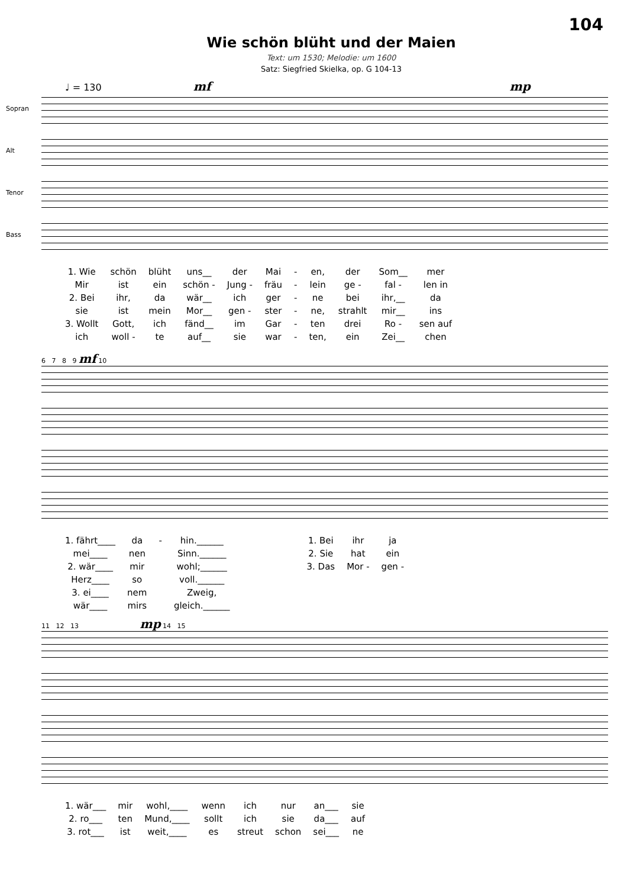104
Wie schön blüht und der Maien
Text: um 1530; Melodie: um 1600
Satz: Siegfried Skielka, op. G 104-13
♩ = 130 mf mp
Sopran
Alt
Tenor
Bass
| 1. Wie | schön | blüht | uns__ | der | Mai | - | en, | der | Som__ | mer |
| Mir | ist | ein | schön - | Jung - | fräu | - | lein | ge - | fal - | len in |
| 2. Bei | ihr, | da | wär__ | ich | ger | - | ne | bei | ihr,__ | da |
| sie | ist | mein | Mor__ | gen - | ster | - | ne, | strahlt | mir__ | ins |
| 3. Wollt | Gott, | ich | fänd__ | im | Gar | - | ten | drei | Ro - | sen auf |
| ich | woll - | te | auf__ | sie | war | - | ten, | ein | Zei__ | chen |
6 7 8 9 mf 10
| 1. fährt____ | da | - | hin.______ | 1. Bei | ihr | ja |
| mei____ | nen | | Sinn.______ | 2. Sie | hat | ein |
| 2. wär____ | mir | | wohl;______ | 3. Das | Mor - | gen - |
| Herz____ | so | | voll.______ | | | |
| 3. ei____ | nem | | Zweig, | | | |
| wär____ | mirs | | gleich.______ | | | |
11 12 13 mp 14 15
| 1. wär___ | mir | wohl,____ | wenn | ich | nur | an___ | sie |
| 2. ro___ | ten | Mund,____ | sollt | ich | sie | da___ | auf |
| 3. rot___ | ist | weit,____ | es | streut | schon | sei___ | ne |